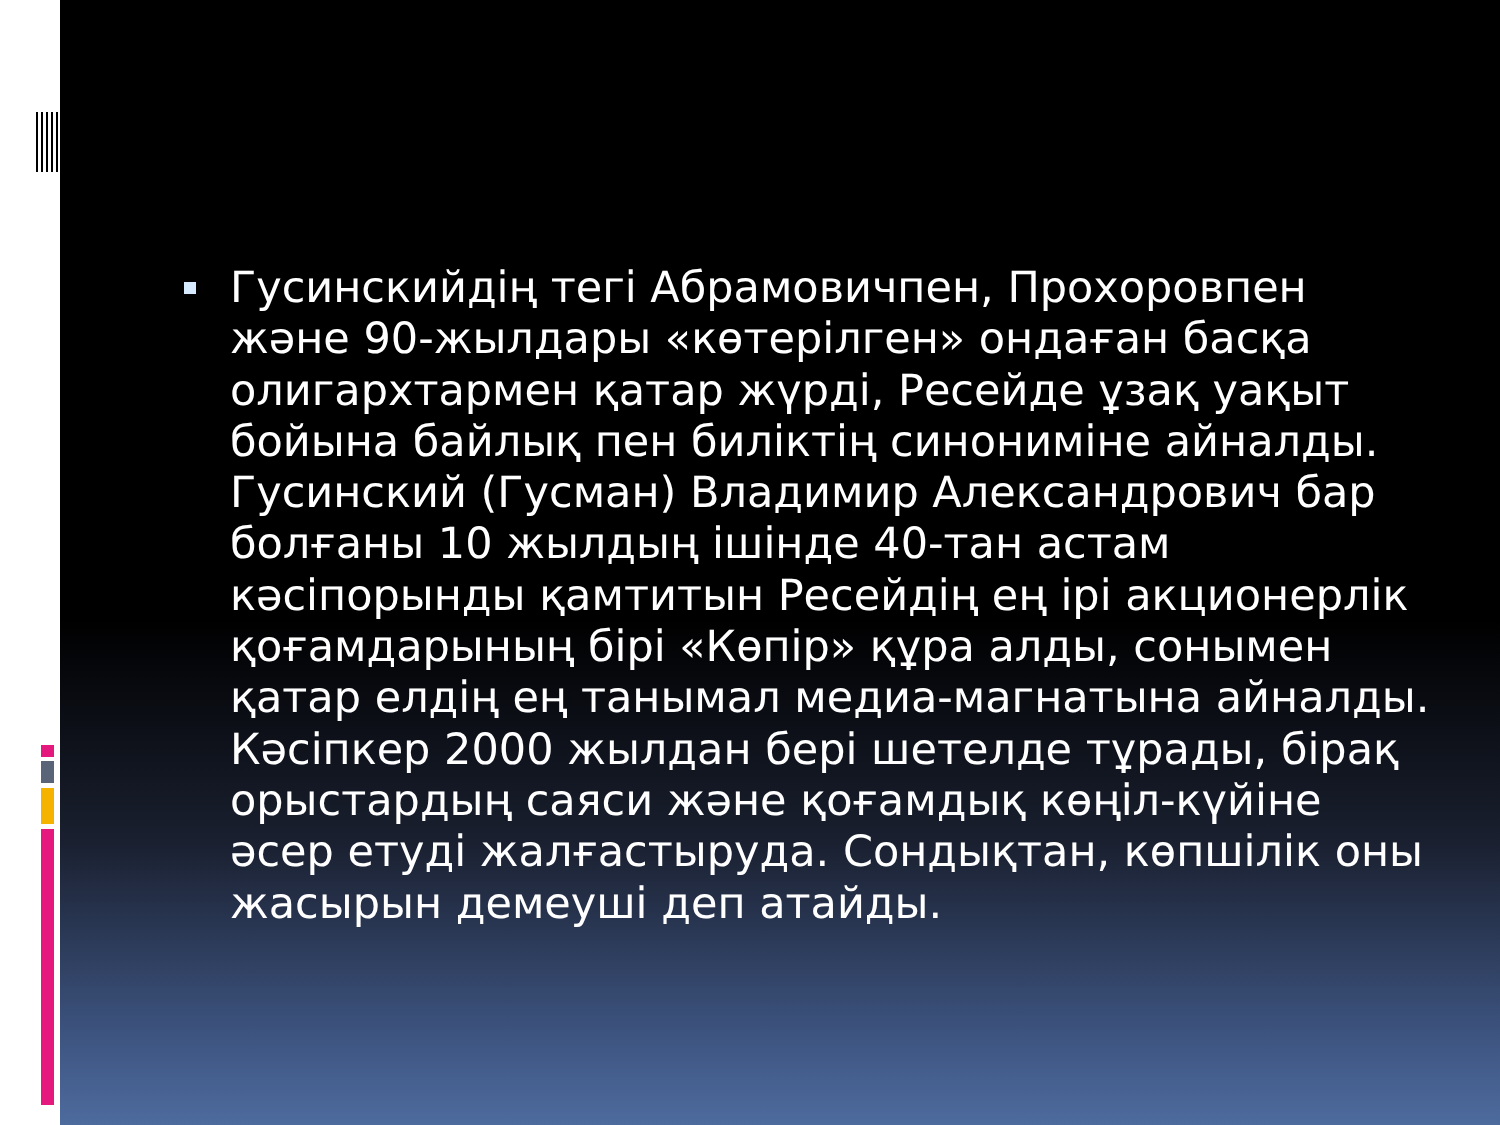Гусинскийдің тегі Абрамовичпен, Прохоровпен және 90-жылдары «көтерілген» ондаған басқа олигархтармен қатар жүрді, Ресейде ұзақ уақыт бойына байлық пен биліктің синониміне айналды. Гусинский (Гусман) Владимир Александрович бар болғаны 10 жылдың ішінде 40-тан астам кәсіпорынды қамтитын Ресейдің ең ірі акционерлік қоғамдарының бірі «Көпір» құра алды, сонымен қатар елдің ең танымал медиа-магнатына айналды. Кәсіпкер 2000 жылдан бері шетелде тұрады, бірақ орыстардың саяси және қоғамдық көңіл-күйіне әсер етуді жалғастыруда. Сондықтан, көпшілік оны жасырын демеуші деп атайды.